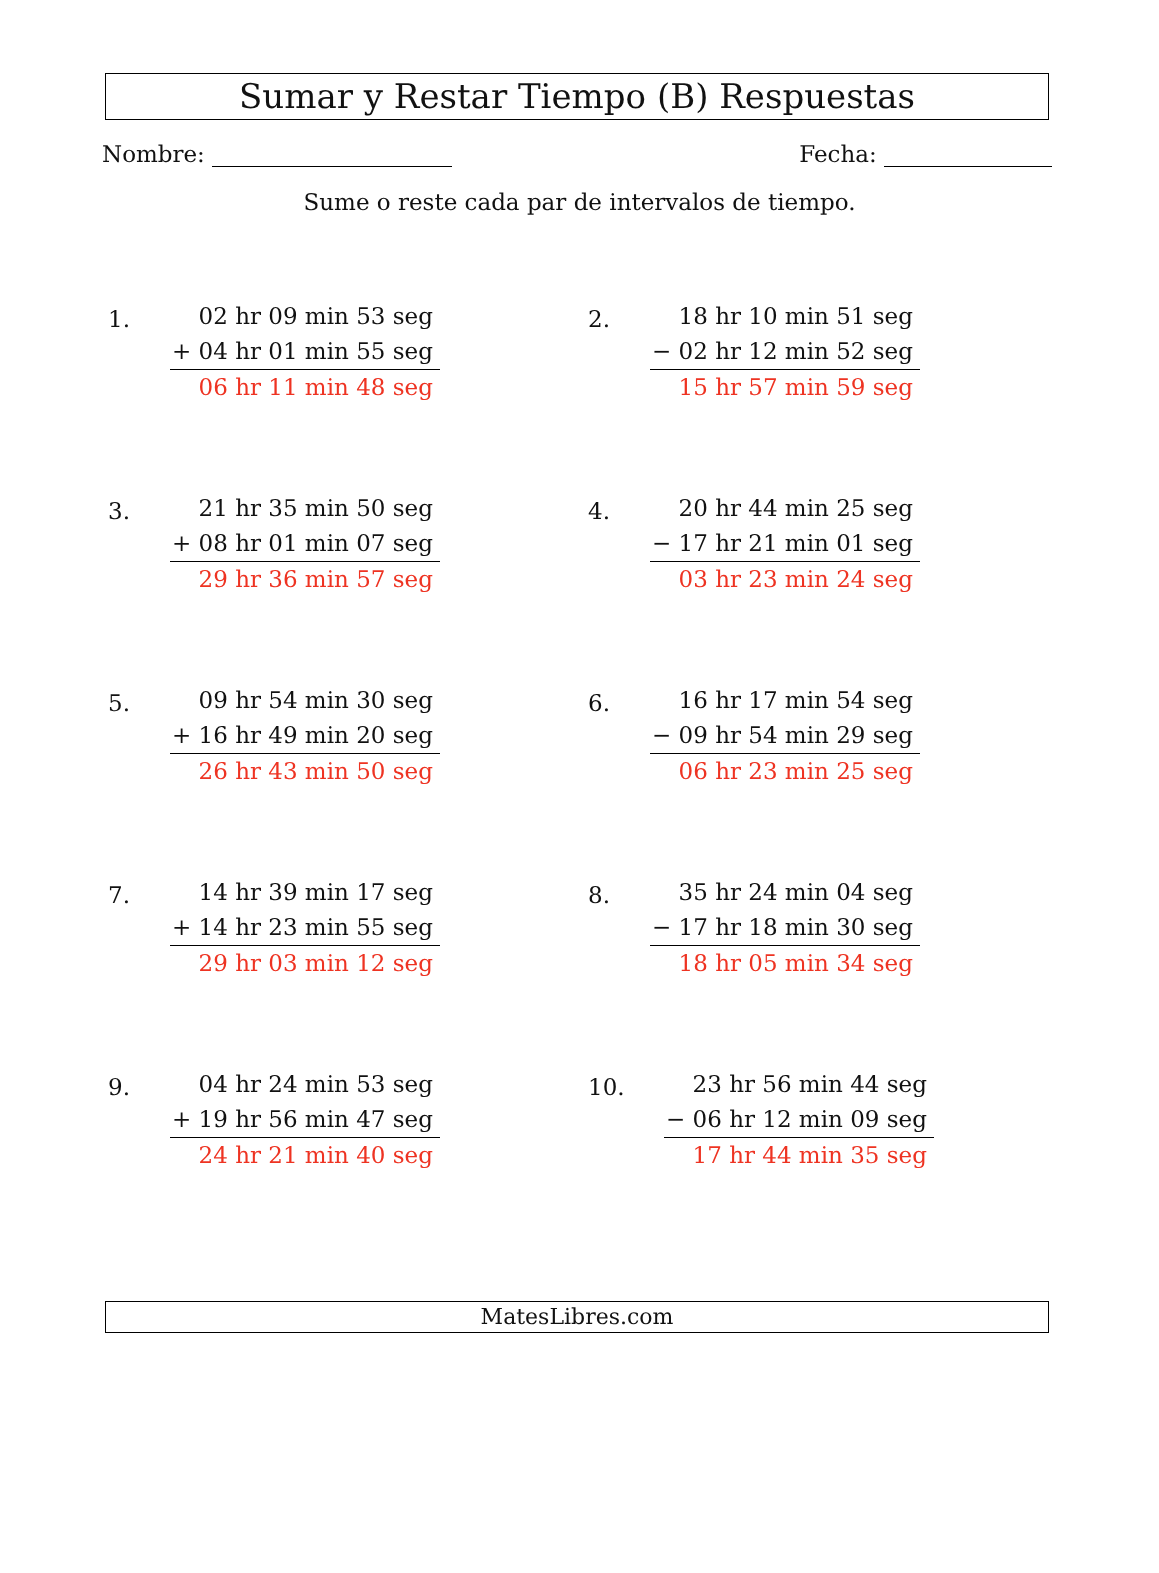Sumar y Restar Tiempo (B) Respuestas
Nombre: Fecha:
Sume o reste cada par de intervalos de tiempo.
1.
02 hr 09 min 53 seg
+ 04 hr 01 min 55 seg
06 hr 11 min 48 seg
2.
18 hr 10 min 51 seg
− 02 hr 12 min 52 seg
15 hr 57 min 59 seg
3.
21 hr 35 min 50 seg
+ 08 hr 01 min 07 seg
29 hr 36 min 57 seg
4.
20 hr 44 min 25 seg
− 17 hr 21 min 01 seg
03 hr 23 min 24 seg
5.
09 hr 54 min 30 seg
+ 16 hr 49 min 20 seg
26 hr 43 min 50 seg
6.
16 hr 17 min 54 seg
− 09 hr 54 min 29 seg
06 hr 23 min 25 seg
7.
14 hr 39 min 17 seg
+ 14 hr 23 min 55 seg
29 hr 03 min 12 seg
8.
35 hr 24 min 04 seg
− 17 hr 18 min 30 seg
18 hr 05 min 34 seg
9.
04 hr 24 min 53 seg
+ 19 hr 56 min 47 seg
24 hr 21 min 40 seg
10.
23 hr 56 min 44 seg
− 06 hr 12 min 09 seg
17 hr 44 min 35 seg
MatesLibres.com